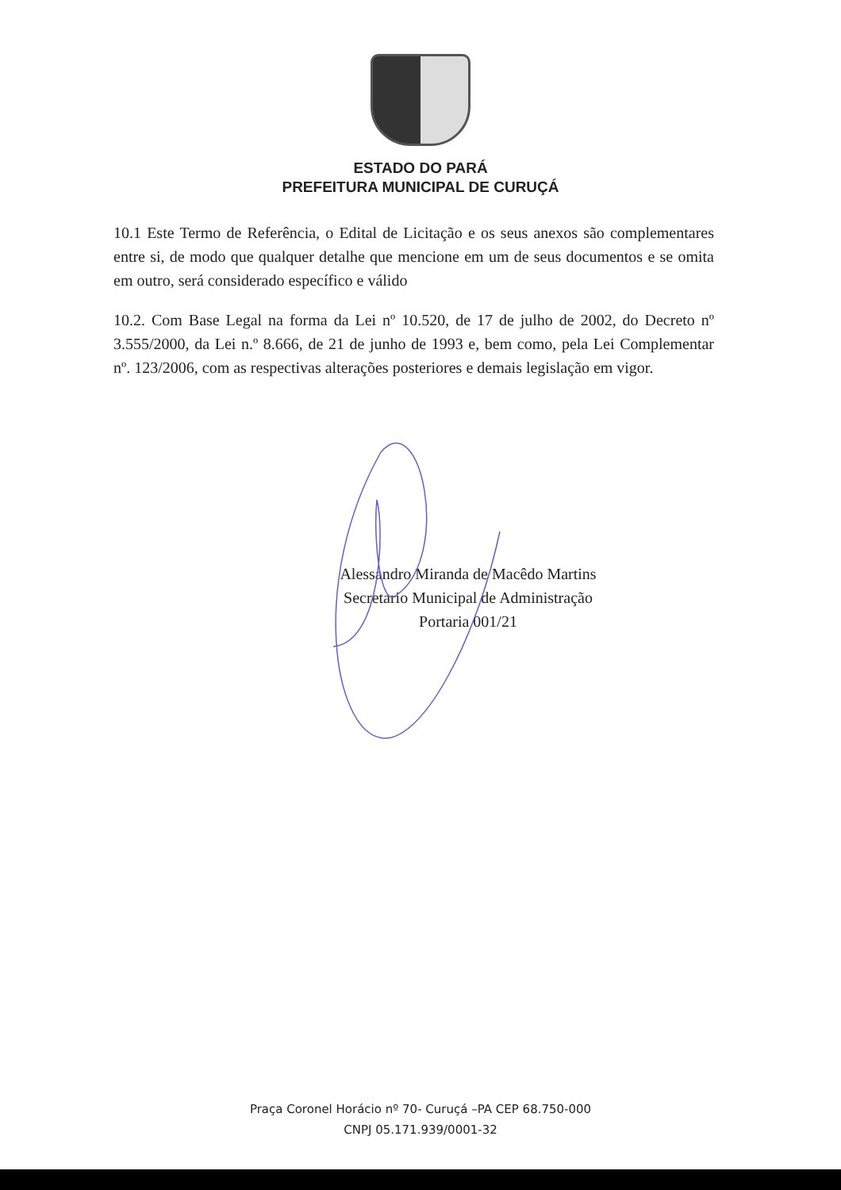ESTADO DO PARÁ
PREFEITURA MUNICIPAL DE CURUÇÁ
10.1 Este Termo de Referência, o Edital de Licitação e os seus anexos são complementares entre si, de modo que qualquer detalhe que mencione em um de seus documentos e se omita em outro, será considerado específico e válido
10.2. Com Base Legal na forma da Lei nº 10.520, de 17 de julho de 2002, do Decreto nº 3.555/2000, da Lei n.º 8.666, de 21 de junho de 1993 e, bem como, pela Lei Complementar nº. 123/2006, com as respectivas alterações posteriores e demais legislação em vigor.
Alessandro Miranda de Macêdo Martins
Secretario Municipal de Administração
Portaria 001/21
Praça Coronel Horácio nº 70- Curuçá –PA CEP 68.750-000
CNPJ 05.171.939/0001-32